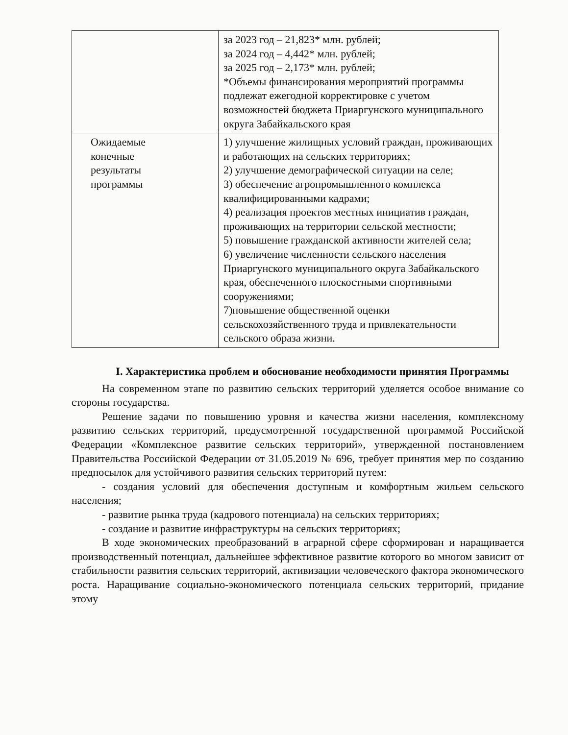| | за 2023 год – 21,823* млн. рублей; за 2024 год – 4,442* млн. рублей; за 2025 год – 2,173* млн. рублей; *Объемы финансирования мероприятий программы подлежат ежегодной корректировке с учетом возможностей бюджета Приаргунского муниципального округа Забайкальского края |
| Ожидаемые конечные результаты программы | 1) улучшение жилищных условий граждан, проживающих и работающих на сельских территориях; 2) улучшение демографической ситуации на селе; 3) обеспечение агропромышленного комплекса квалифицированными кадрами; 4) реализация проектов местных инициатив граждан, проживающих на территории сельской местности; 5) повышение гражданской активности жителей села; 6) увеличение численности сельского населения Приаргунского муниципального округа Забайкальского края, обеспеченного плоскостными спортивными сооружениями; 7)повышение общественной оценки сельскохозяйственного труда и привлекательности сельского образа жизни. |
I. Характеристика проблем и обоснование необходимости принятия Программы
На современном этапе по развитию сельских территорий уделяется особое внимание со стороны государства.
Решение задачи по повышению уровня и качества жизни населения, комплексному развитию сельских территорий, предусмотренной государственной программой Российской Федерации «Комплексное развитие сельских территорий», утвержденной постановлением Правительства Российской Федерации от 31.05.2019 № 696, требует принятия мер по созданию предпосылок для устойчивого развития сельских территорий путем:
- создания условий для обеспечения доступным и комфортным жильем сельского населения;
- развитие рынка труда (кадрового потенциала) на сельских территориях;
- создание и развитие инфраструктуры на сельских территориях;
В ходе экономических преобразований в аграрной сфере сформирован и наращивается производственный потенциал, дальнейшее эффективное развитие которого во многом зависит от стабильности развития сельских территорий, активизации человеческого фактора экономического роста. Наращивание социально-экономического потенциала сельских территорий, придание этому